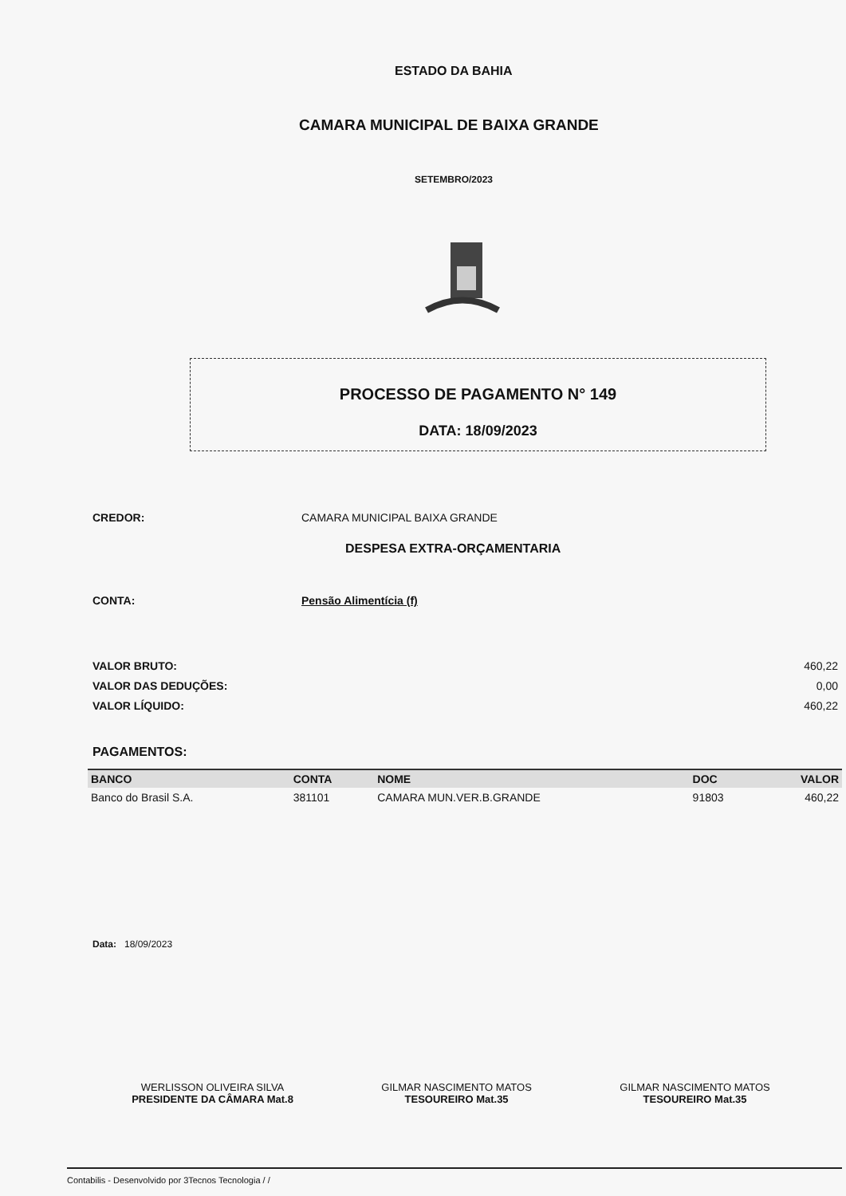ESTADO DA BAHIA
CAMARA MUNICIPAL DE BAIXA GRANDE
SETEMBRO/2023
PROCESSO DE PAGAMENTO N° 149
DATA: 18/09/2023
CREDOR: CAMARA MUNICIPAL BAIXA GRANDE
DESPESA EXTRA-ORÇAMENTARIA
CONTA: Pensão Alimentícia (f)
VALOR BRUTO:
VALOR DAS DEDUÇÕES:
VALOR LÍQUIDO:
460,22
0,00
460,22
PAGAMENTOS:
| BANCO | CONTA | NOME | DOC | VALOR |
| --- | --- | --- | --- | --- |
| Banco do Brasil S.A. | 381101 | CAMARA MUN.VER.B.GRANDE | 91803 | 460,22 |
Data: 18/09/2023
WERLISSON OLIVEIRA SILVA
PRESIDENTE DA CÂMARA Mat.8
GILMAR NASCIMENTO MATOS
TESOUREIRO Mat.35
GILMAR NASCIMENTO MATOS
TESOUREIRO Mat.35
Contabilis - Desenvolvido por 3Tecnos Tecnologia / /